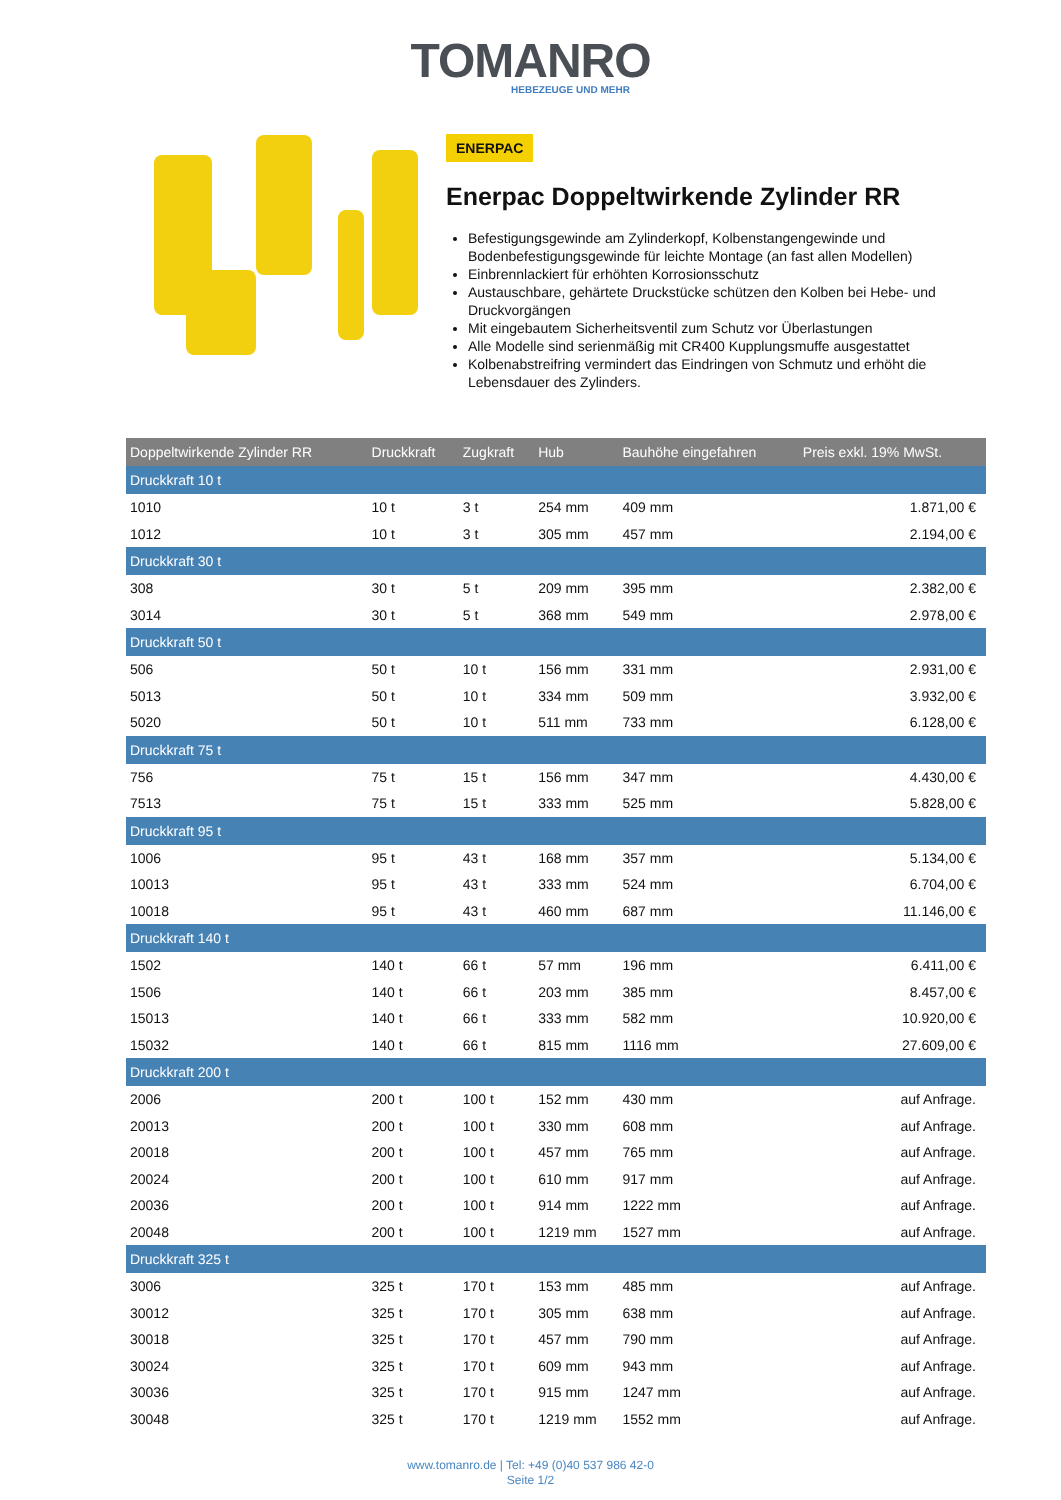TOMANRO
HEBEZEUGE UND MEHR
ENERPAC
Enerpac Doppeltwirkende Zylinder RR
Befestigungsgewinde am Zylinderkopf, Kolbenstangengewinde und Bodenbefestigungsgewinde für leichte Montage (an fast allen Modellen)
Einbrennlackiert für erhöhten Korrosionsschutz
Austauschbare, gehärtete Druckstücke schützen den Kolben bei Hebe- und Druckvorgängen
Mit eingebautem Sicherheitsventil zum Schutz vor Überlastungen
Alle Modelle sind serienmäßig mit CR400 Kupplungsmuffe ausgestattet
Kolbenabstreifring vermindert das Eindringen von Schmutz und erhöht die Lebensdauer des Zylinders.
| Doppeltwirkende Zylinder RR | Druckkraft | Zugkraft | Hub | Bauhöhe eingefahren | Preis exkl. 19% MwSt. |
| --- | --- | --- | --- | --- | --- |
| Druckkraft 10 t | | | | | |
| 1010 | 10 t | 3 t | 254 mm | 409 mm | 1.871,00 € |
| 1012 | 10 t | 3 t | 305 mm | 457 mm | 2.194,00 € |
| Druckkraft 30 t | | | | | |
| 308 | 30 t | 5 t | 209 mm | 395 mm | 2.382,00 € |
| 3014 | 30 t | 5 t | 368 mm | 549 mm | 2.978,00 € |
| Druckkraft 50 t | | | | | |
| 506 | 50 t | 10 t | 156 mm | 331 mm | 2.931,00 € |
| 5013 | 50 t | 10 t | 334 mm | 509 mm | 3.932,00 € |
| 5020 | 50 t | 10 t | 511 mm | 733 mm | 6.128,00 € |
| Druckkraft 75 t | | | | | |
| 756 | 75 t | 15 t | 156 mm | 347 mm | 4.430,00 € |
| 7513 | 75 t | 15 t | 333 mm | 525 mm | 5.828,00 € |
| Druckkraft 95 t | | | | | |
| 1006 | 95 t | 43 t | 168 mm | 357 mm | 5.134,00 € |
| 10013 | 95 t | 43 t | 333 mm | 524 mm | 6.704,00 € |
| 10018 | 95 t | 43 t | 460 mm | 687 mm | 11.146,00 € |
| Druckkraft 140 t | | | | | |
| 1502 | 140 t | 66 t | 57 mm | 196 mm | 6.411,00 € |
| 1506 | 140 t | 66 t | 203 mm | 385 mm | 8.457,00 € |
| 15013 | 140 t | 66 t | 333 mm | 582 mm | 10.920,00 € |
| 15032 | 140 t | 66 t | 815 mm | 1116 mm | 27.609,00 € |
| Druckkraft 200 t | | | | | |
| 2006 | 200 t | 100 t | 152 mm | 430 mm | auf Anfrage. |
| 20013 | 200 t | 100 t | 330 mm | 608 mm | auf Anfrage. |
| 20018 | 200 t | 100 t | 457 mm | 765 mm | auf Anfrage. |
| 20024 | 200 t | 100 t | 610 mm | 917 mm | auf Anfrage. |
| 20036 | 200 t | 100 t | 914 mm | 1222 mm | auf Anfrage. |
| 20048 | 200 t | 100 t | 1219 mm | 1527 mm | auf Anfrage. |
| Druckkraft 325 t | | | | | |
| 3006 | 325 t | 170 t | 153 mm | 485 mm | auf Anfrage. |
| 30012 | 325 t | 170 t | 305 mm | 638 mm | auf Anfrage. |
| 30018 | 325 t | 170 t | 457 mm | 790 mm | auf Anfrage. |
| 30024 | 325 t | 170 t | 609 mm | 943 mm | auf Anfrage. |
| 30036 | 325 t | 170 t | 915 mm | 1247 mm | auf Anfrage. |
| 30048 | 325 t | 170 t | 1219 mm | 1552 mm | auf Anfrage. |
www.tomanro.de | Tel: +49 (0)40 537 986 42-0
Seite 1/2